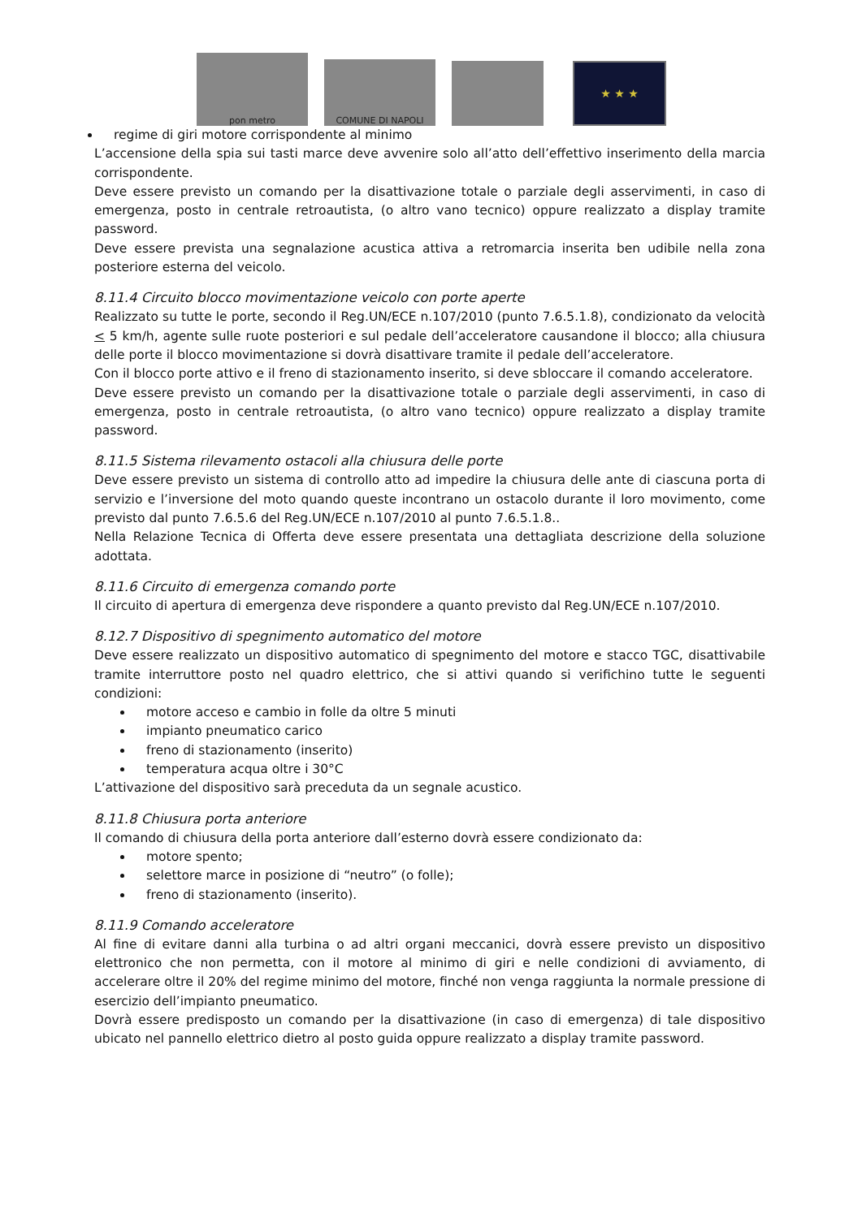pon metro
COMUNE DI NAPOLI
★ ★ ★
regime di giri motore corrispondente al minimo
L’accensione della spia sui tasti marce deve avvenire solo all’atto dell’effettivo inserimento della marcia corrispondente.
Deve essere previsto un comando per la disattivazione totale o parziale degli asservimenti, in caso di emergenza, posto in centrale retroautista, (o altro vano tecnico) oppure realizzato a display tramite password.
Deve essere prevista una segnalazione acustica attiva a retromarcia inserita ben udibile nella zona posteriore esterna del veicolo.
8.11.4 Circuito blocco movimentazione veicolo con porte aperte
Realizzato su tutte le porte, secondo il Reg.UN/ECE n.107/2010 (punto 7.6.5.1.8), condizionato da velocità < 5 km/h, agente sulle ruote posteriori e sul pedale dell’acceleratore causandone il blocco; alla chiusura delle porte il blocco movimentazione si dovrà disattivare tramite il pedale dell’acceleratore.
Con il blocco porte attivo e il freno di stazionamento inserito, si deve sbloccare il comando acceleratore.
Deve essere previsto un comando per la disattivazione totale o parziale degli asservimenti, in caso di emergenza, posto in centrale retroautista, (o altro vano tecnico) oppure realizzato a display tramite password.
8.11.5 Sistema rilevamento ostacoli alla chiusura delle porte
Deve essere previsto un sistema di controllo atto ad impedire la chiusura delle ante di ciascuna porta di servizio e l’inversione del moto quando queste incontrano un ostacolo durante il loro movimento, come previsto dal punto 7.6.5.6 del Reg.UN/ECE n.107/2010 al punto 7.6.5.1.8..
Nella Relazione Tecnica di Offerta deve essere presentata una dettagliata descrizione della soluzione adottata.
8.11.6 Circuito di emergenza comando porte
Il circuito di apertura di emergenza deve rispondere a quanto previsto dal Reg.UN/ECE n.107/2010.
8.12.7 Dispositivo di spegnimento automatico del motore
Deve essere realizzato un dispositivo automatico di spegnimento del motore e stacco TGC, disattivabile tramite interruttore posto nel quadro elettrico, che si attivi quando si verifichino tutte le seguenti condizioni:
motore acceso e cambio in folle da oltre 5 minuti
impianto pneumatico carico
freno di stazionamento (inserito)
temperatura acqua oltre i 30°C
L’attivazione del dispositivo sarà preceduta da un segnale acustico.
8.11.8 Chiusura porta anteriore
Il comando di chiusura della porta anteriore dall’esterno dovrà essere condizionato da:
motore spento;
selettore marce in posizione di “neutro” (o folle);
freno di stazionamento (inserito).
8.11.9 Comando acceleratore
Al fine di evitare danni alla turbina o ad altri organi meccanici, dovrà essere previsto un dispositivo elettronico che non permetta, con il motore al minimo di giri e nelle condizioni di avviamento, di accelerare oltre il 20% del regime minimo del motore, finché non venga raggiunta la normale pressione di esercizio dell’impianto pneumatico.
Dovrà essere predisposto un comando per la disattivazione (in caso di emergenza) di tale dispositivo ubicato nel pannello elettrico dietro al posto guida oppure realizzato a display tramite password.